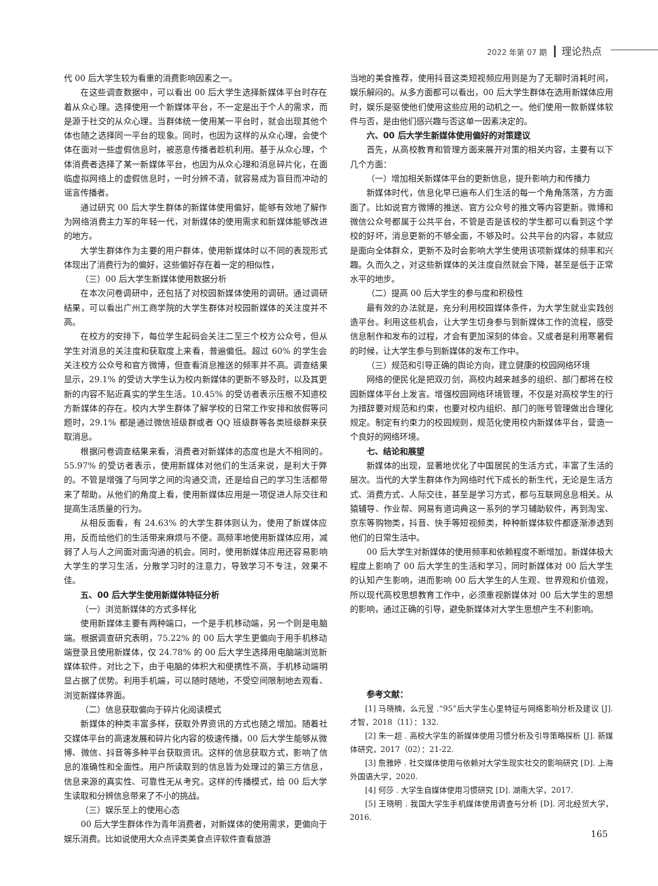2022 年第 07 期 理论热点
代 00 后大学生较为看重的消费影响因素之一。
在这些调查数据中，可以看出 00 后大学生选择新媒体平台时存在着从众心理。选择使用一个新媒体平台，不一定是出于个人的需求，而是源于社交的从众心理。当群体统一使用某一平台时，就会出现其他个体也随之选择同一平台的现象。同时，也因为这样的从众心理，会使个体在面对一些虚假信息时，被恶意传播者趁机利用。基于从众心理，个体消费者选择了某一新媒体平台，也因为从众心理和消息碎片化，在面临虚拟网络上的虚假信息时，一时分辨不清，就容易成为盲目而冲动的谣言传播者。
通过研究 00 后大学生群体的新媒体使用偏好，能够有效地了解作为网络消费主力军的年轻一代，对新媒体的使用需求和新媒体能够改进的地方。
大学生群体作为主要的用户群体，使用新媒体时以不同的表现形式体现出了消费行为的偏好，这些偏好存在着一定的相似性，
（三）00 后大学生新媒体使用数据分析
在本次问卷调研中，还包括了对校园新媒体使用的调研。通过调研结果，可以看出广州工商学院的大学生群体对校园新媒体的关注度并不高。
在校方的安排下，每位学生起码会关注二至三个校方公众号，但从学生对消息的关注度和获取度上来看，普遍偏低。超过 60% 的学生会关注校方公众号和官方微博，但查看消息推送的频率并不高。调查结果显示，29.1% 的受访大学生认为校内新媒体的更新不够及时，以及其更新的内容不贴近真实的学生生活。10.45% 的受访者表示压根不知道校方新媒体的存在。校内大学生群体了解学校的日常工作安排和放假等问题时，29.1% 都是通过微信班级群或者 QQ 班级群等各类班级群来获取消息。
根据问卷调查结果来看，消费者对新媒体的态度也是大不相同的。55.97% 的受访者表示，使用新媒体对他们的生活来说，是利大于弊的。不管是增强了与同学之间的沟通交流，还是给自己的学习生活都带来了帮助。从他们的角度上看，使用新媒体应用是一项促进人际交往和提高生活质量的行为。
从相反面看，有 24.63% 的大学生群体则认为，使用了新媒体应用，反而给他们的生活带来麻烦与不便。高频率地使用新媒体应用，减弱了人与人之间面对面沟通的机会。同时，使用新媒体应用还容易影响大学生的学习生活，分散学习时的注意力，导致学习不专注，效果不佳。
五、00 后大学生使用新媒体特征分析
（一）浏览新媒体的方式多样化
使用新媒体主要有两种端口，一个是手机移动端，另一个则是电脑端。根据调查研究表明，75.22% 的 00 后大学生更偏向于用手机移动端登录且使用新媒体，仅 24.78% 的 00 后大学生选择用电脑端浏览新媒体软件。对比之下，由于电脑的体积大和便携性不高，手机移动端明显占据了优势。利用手机端，可以随时随地，不受空间限制地去观看、浏览新媒体界面。
（二）信息获取偏向于碎片化阅读模式
新媒体的种类丰富多样，获取外界资讯的方式也随之增加。随着社交媒体平台的高速发展和碎片化内容的极速传播，00 后大学生能够从微博、微信、抖音等多种平台获取资讯。这样的信息获取方式，影响了信息的准确性和全面性。用户所读取到的信息皆为处理过的第三方信息，信息来源的真实性、可靠性无从考究。这样的传播模式，给 00 后大学生读取和分辨信息带来了不小的挑战。
（三）娱乐至上的使用心态
00 后大学生群体作为青年消费者，对新媒体的使用需求，更偏向于娱乐消费。比如说使用大众点评类美食点评软件查看旅游
当地的美食推荐，使用抖音这类短视频应用则是为了无聊时消耗时间，娱乐解闷的。从多方面都可以看出，00 后大学生群体在选用新媒体应用时，娱乐是驱使他们使用这些应用的动机之一。他们使用一款新媒体软件与否，是由他们感兴趣与否这单一因素决定的。
六、00 后大学生新媒体使用偏好的对策建议
首先，从高校教育和管理方面来展开对策的相关内容，主要有以下几个方面：
（一）增加相关新媒体平台的更新信息，提升影响力和传播力
新媒体时代，信息化早已遍布人们生活的每一个角角落落，方方面面了。比如说官方微博的推送、官方公众号的推文等内容更新。微博和微信公众号都属于公共平台，不管是否是该校的学生都可以看到这个学校的好坏，消息更新的不够全面，不够及时。公共平台的内容，本就应是面向全体群众，更新不及时会影响大学生使用该项新媒体的频率和兴趣。久而久之，对这些新媒体的关注度自然就会下降，甚至是低于正常水平的地步。
（二）提高 00 后大学生的参与度和积极性
最有效的办法就是，充分利用校园媒体条件，为大学生就业实践创造平台。利用这些机会，让大学生切身参与到新媒体工作的流程，感受信息制作和发布的过程，才会有更加深刻的体会。又或者是利用寒暑假的时候，让大学生参与到新媒体的发布工作中。
（三）规范和引导正确的舆论方向，建立健康的校园网络环境
网络的便民化是把双刃剑，高校内越来越多的组织、部门都将在校园新媒体平台上发言。增强校园网络环境管理，不仅是对高校学生的行为措辞要对规范和约束，也要对校内组织、部门的账号管理做出合理化规定。制定有约束力的校园规则，规范化使用校内新媒体平台，营造一个良好的网络环境。
七、结论和展望
新媒体的出现，显著地优化了中国居民的生活方式，丰富了生活的层次。当代的大学生群体作为网络时代下成长的新生代，无论是生活方式、消费方式、人际交往，甚至是学习方式，都与互联网息息相关。从猿辅导、作业帮、网易有道词典这一系列的学习辅助软件，再到淘宝、京东等购物类，抖音、快手等短视频类，种种新媒体软件都逐渐渗透到他们的日常生活中。
00 后大学生对新媒体的使用频率和依赖程度不断增加。新媒体极大程度上影响了 00 后大学生的生活和学习，同时新媒体对 00 后大学生的认知产生影响，进而影响 00 后大学生的人生观、世界观和价值观，所以现代高校思想教育工作中，必须重视新媒体对 00 后大学生的思想的影响，通过正确的引导，避免新媒体对大学生思想产生不利影响。
参考文献：
[1] 马晓楠，么元昱 .“95”后大学生心里特征与网络影响分析及建议 [J]. 才智，2018（11）：132.
[2] 朱一超 . 高校大学生的新媒体使用习惯分析及引导策略探析 [J]. 新媒体研究，2017（02）：21-22.
[3] 詹雅婷 . 社交媒体使用与依赖对大学生现实社交的影响研究 [D]. 上海外国语大学，2020.
[4] 何莎 . 大学生自媒体使用习惯研究 [D]. 湖南大学，2017.
[5] 王晓明 . 我国大学生手机媒体使用调查与分析 [D]. 河北经贸大学，2016.
165